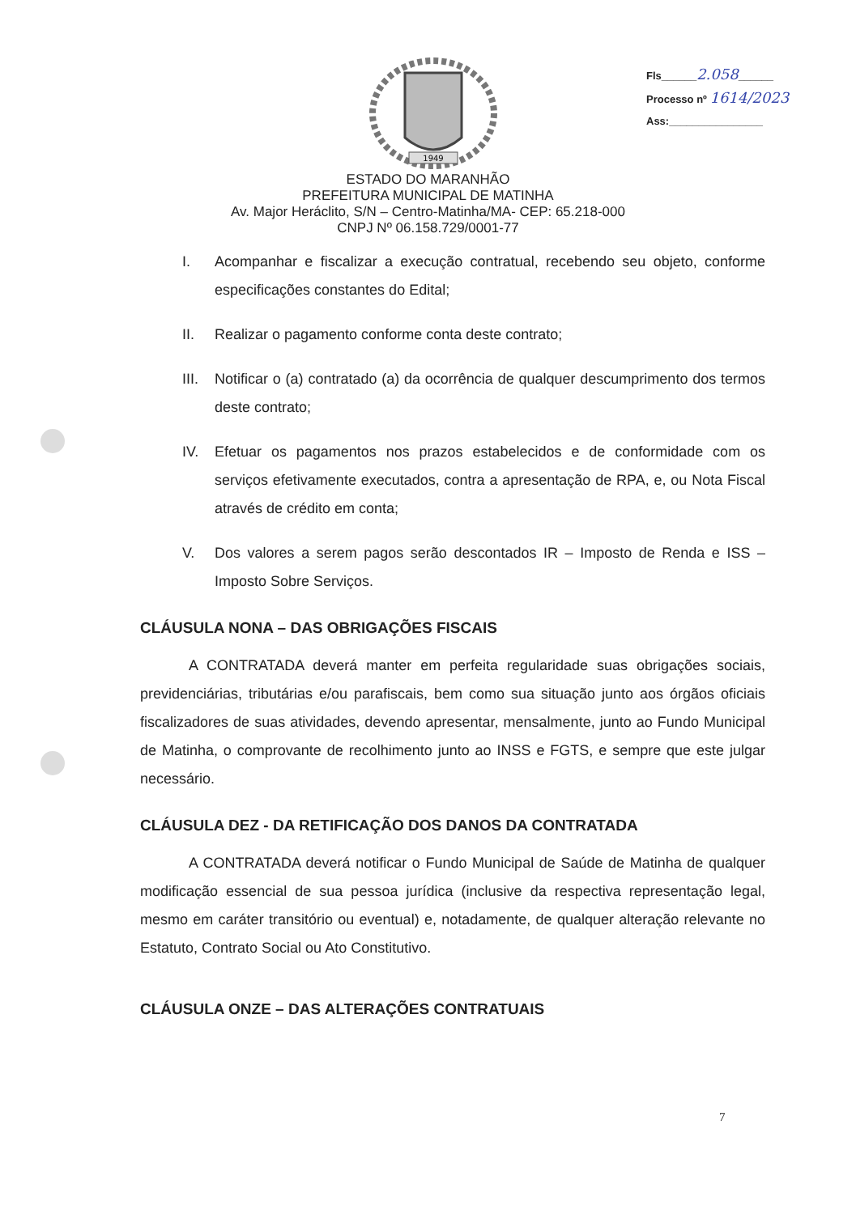1949
Fls______2.058______
Processo nº 1614/2023
Ass:________________
ESTADO DO MARANHÃO
PREFEITURA MUNICIPAL DE MATINHA
Av. Major Heráclito, S/N – Centro-Matinha/MA- CEP: 65.218-000
CNPJ Nº 06.158.729/0001-77
I. Acompanhar e fiscalizar a execução contratual, recebendo seu objeto, conforme especificações constantes do Edital;
II. Realizar o pagamento conforme conta deste contrato;
III. Notificar o (a) contratado (a) da ocorrência de qualquer descumprimento dos termos deste contrato;
IV. Efetuar os pagamentos nos prazos estabelecidos e de conformidade com os serviços efetivamente executados, contra a apresentação de RPA, e, ou Nota Fiscal através de crédito em conta;
V. Dos valores a serem pagos serão descontados IR – Imposto de Renda e ISS – Imposto Sobre Serviços.
CLÁUSULA NONA – DAS OBRIGAÇÕES FISCAIS
A CONTRATADA deverá manter em perfeita regularidade suas obrigações sociais, previdenciárias, tributárias e/ou parafiscais, bem como sua situação junto aos órgãos oficiais fiscalizadores de suas atividades, devendo apresentar, mensalmente, junto ao Fundo Municipal de Matinha, o comprovante de recolhimento junto ao INSS e FGTS, e sempre que este julgar necessário.
CLÁUSULA DEZ - DA RETIFICAÇÃO DOS DANOS DA CONTRATADA
A CONTRATADA deverá notificar o Fundo Municipal de Saúde de Matinha de qualquer modificação essencial de sua pessoa jurídica (inclusive da respectiva representação legal, mesmo em caráter transitório ou eventual) e, notadamente, de qualquer alteração relevante no Estatuto, Contrato Social ou Ato Constitutivo.
CLÁUSULA ONZE – DAS ALTERAÇÕES CONTRATUAIS
7